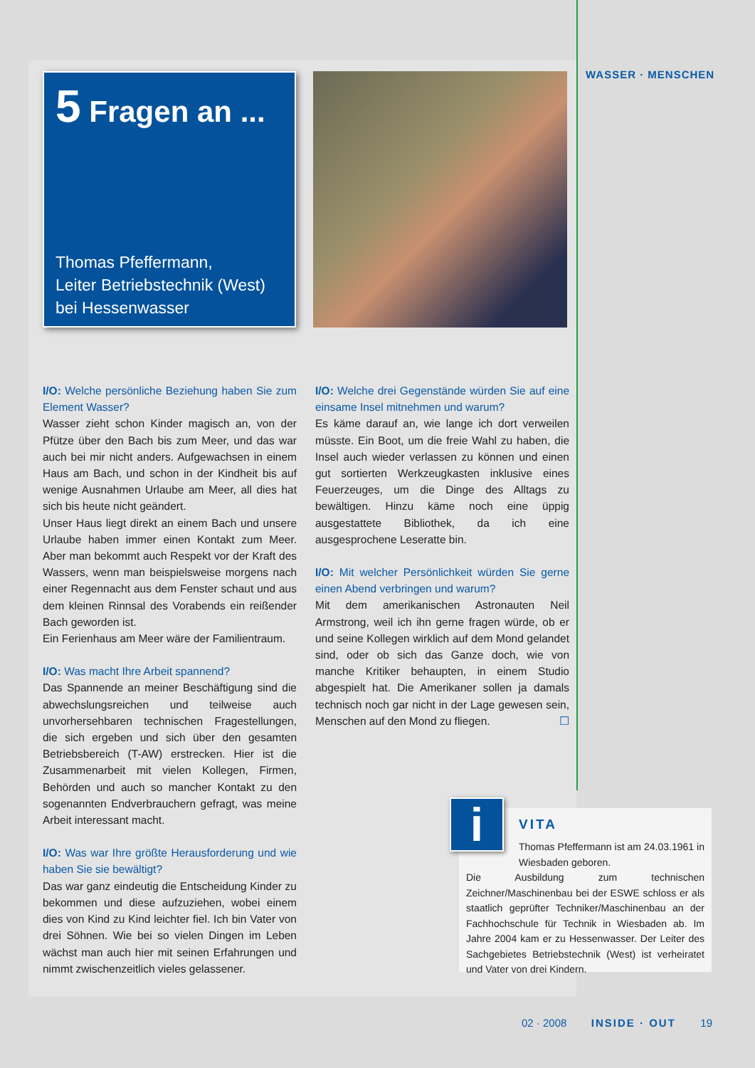WASSER · MENSCHEN
5 Fragen an ...
Thomas Pfeffermann,
Leiter Betriebstechnik (West)
bei Hessenwasser
I/O: Welche persönliche Beziehung haben Sie zum Element Wasser?
Wasser zieht schon Kinder magisch an, von der Pfütze über den Bach bis zum Meer, und das war auch bei mir nicht anders. Aufgewachsen in einem Haus am Bach, und schon in der Kindheit bis auf wenige Ausnahmen Urlaube am Meer, all dies hat sich bis heute nicht geändert.
Unser Haus liegt direkt an einem Bach und unsere Urlaube haben immer einen Kontakt zum Meer. Aber man bekommt auch Respekt vor der Kraft des Wassers, wenn man beispielsweise morgens nach einer Regennacht aus dem Fenster schaut und aus dem kleinen Rinnsal des Vorabends ein reißender Bach geworden ist.
Ein Ferienhaus am Meer wäre der Familientraum.
I/O: Was macht Ihre Arbeit spannend?
Das Spannende an meiner Beschäftigung sind die abwechslungsreichen und teilweise auch unvorhersehbaren technischen Fragestellungen, die sich ergeben und sich über den gesamten Betriebsbereich (T-AW) erstrecken. Hier ist die Zusammenarbeit mit vielen Kollegen, Firmen, Behörden und auch so mancher Kontakt zu den sogenannten Endverbrauchern gefragt, was meine Arbeit interessant macht.
I/O: Was war Ihre größte Herausforderung und wie haben Sie sie bewältigt?
Das war ganz eindeutig die Entscheidung Kinder zu bekommen und diese aufzuziehen, wobei einem dies von Kind zu Kind leichter fiel. Ich bin Vater von drei Söhnen. Wie bei so vielen Dingen im Leben wächst man auch hier mit seinen Erfahrungen und nimmt zwischenzeitlich vieles gelassener.
I/O: Welche drei Gegenstände würden Sie auf eine einsame Insel mitnehmen und warum?
Es käme darauf an, wie lange ich dort verweilen müsste. Ein Boot, um die freie Wahl zu haben, die Insel auch wieder verlassen zu können und einen gut sortierten Werkzeugkasten inklusive eines Feuerzeuges, um die Dinge des Alltags zu bewältigen. Hinzu käme noch eine üppig ausgestattete Bibliothek, da ich eine ausgesprochene Leseratte bin.
I/O: Mit welcher Persönlichkeit würden Sie gerne einen Abend verbringen und warum?
Mit dem amerikanischen Astronauten Neil Armstrong, weil ich ihn gerne fragen würde, ob er und seine Kollegen wirklich auf dem Mond gelandet sind, oder ob sich das Ganze doch, wie von manche Kritiker behaupten, in einem Studio abgespielt hat. Die Amerikaner sollen ja damals technisch noch gar nicht in der Lage gewesen sein, Menschen auf den Mond zu fliegen. ☐
VITA
Thomas Pfeffermann ist am 24.03.1961 in Wiesbaden geboren.
Die Ausbildung zum technischen Zeichner/Maschinenbau bei der ESWE schloss er als staatlich geprüfter Techniker/Maschinenbau an der Fachhochschule für Technik in Wiesbaden ab. Im Jahre 2004 kam er zu Hessenwasser. Der Leiter des Sachgebietes Betriebstechnik (West) ist verheiratet und Vater von drei Kindern.
i
02 · 2008 INSIDE · OUT 19